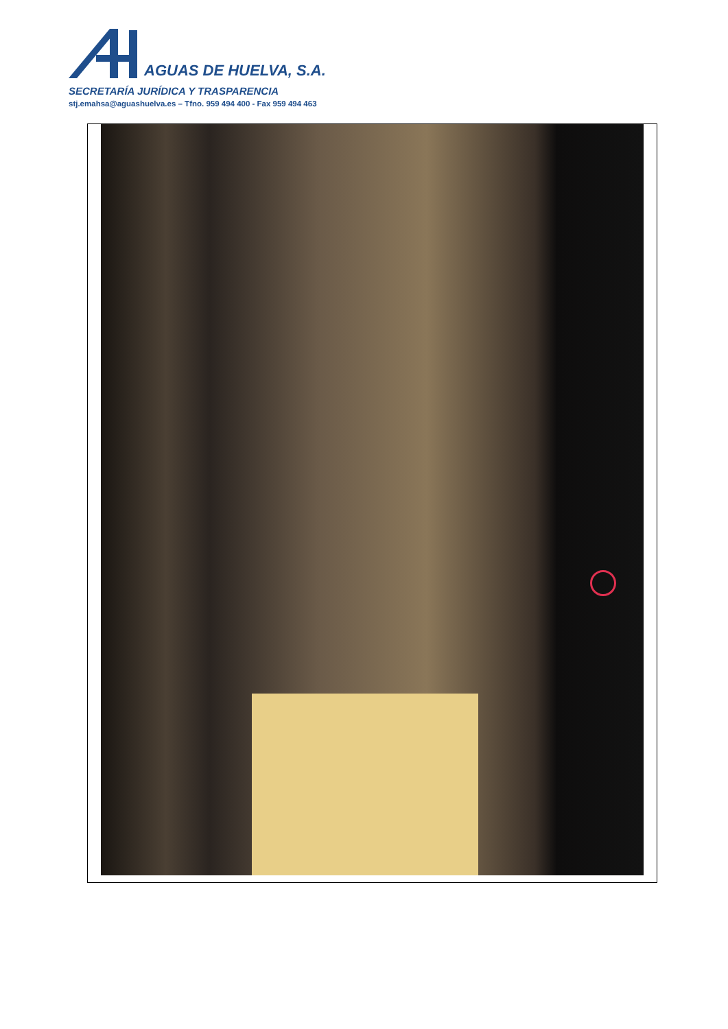AGUAS DE HUELVA, S.A.
SECRETARÍA JURÍDICA Y TRASPARENCIA
stj.emahsa@aguashuelva.es – Tfno. 959 494 400 - Fax 959 494 463